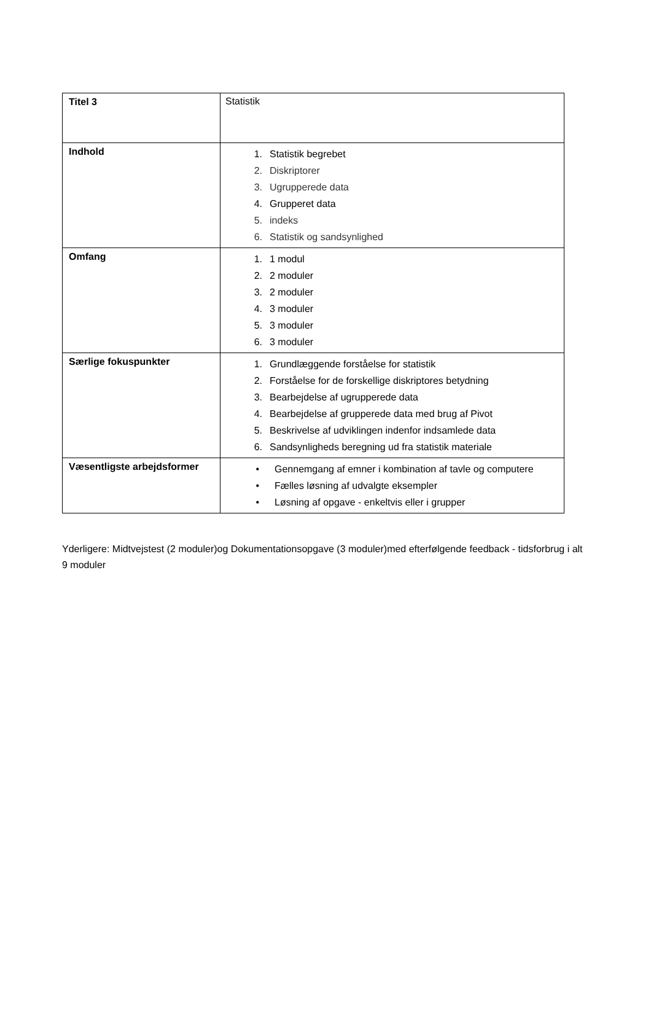| Titel 3 | Statistik |
| Indhold | 1. Statistik begrebet 2. Diskriptorer 3. Ugrupperede data 4. Grupperet data 5. indeks 6. Statistik og sandsynlighed |
| Omfang | 1. 1 modul 2. 2 moduler 3. 2 moduler 4. 3 moduler 5. 3 moduler 6. 3 moduler |
| Særlige fokuspunkter | 1. Grundlæggende forståelse for statistik 2. Forståelse for de forskellige diskriptores betydning 3. Bearbejdelse af ugrupperede data 4. Bearbejdelse af grupperede data med brug af Pivot 5. Beskrivelse af udviklingen indenfor indsamlede data 6. Sandsynligheds beregning ud fra statistik materiale |
| Væsentligste arbejdsformer | • Gennemgang af emner i kombination af tavle og computere • Fælles løsning af udvalgte eksempler • Løsning af opgave - enkeltvis eller i grupper |
Yderligere: Midtvejstest (2 moduler)og Dokumentationsopgave (3 moduler)med efterfølgende feedback - tidsforbrug i alt 9 moduler